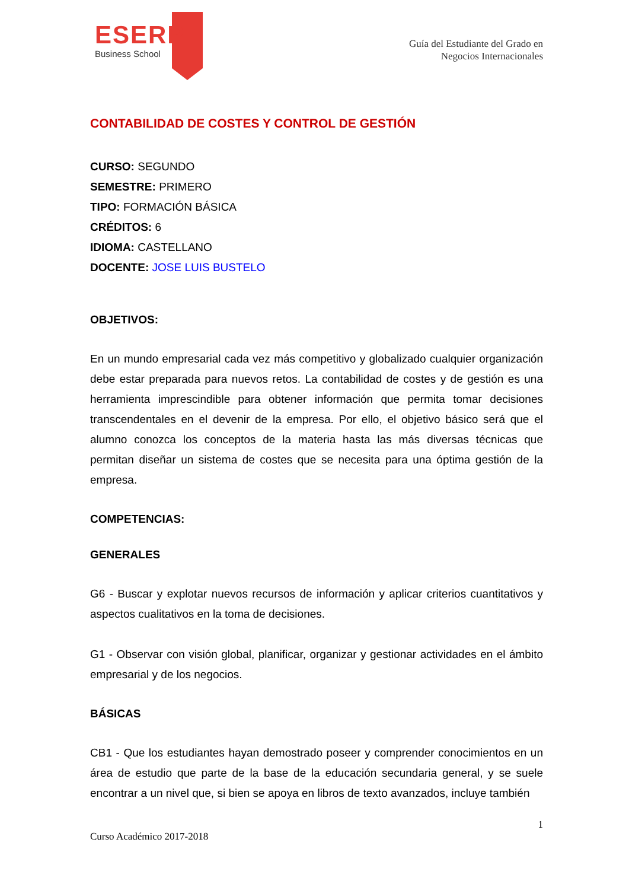ESERP
Business School
Guía del Estudiante del Grado en
Negocios Internacionales
CONTABILIDAD DE COSTES Y CONTROL DE GESTIÓN
CURSO: SEGUNDO
SEMESTRE: PRIMERO
TIPO: FORMACIÓN BÁSICA
CRÉDITOS: 6
IDIOMA: CASTELLANO
DOCENTE: JOSE LUIS BUSTELO
OBJETIVOS:
En un mundo empresarial cada vez más competitivo y globalizado cualquier organización debe estar preparada para nuevos retos. La contabilidad de costes y de gestión es una herramienta imprescindible para obtener información que permita tomar decisiones transcendentales en el devenir de la empresa. Por ello, el objetivo básico será que el alumno conozca los conceptos de la materia hasta las más diversas técnicas que permitan diseñar un sistema de costes que se necesita para una óptima gestión de la empresa.
COMPETENCIAS:
GENERALES
G6 - Buscar y explotar nuevos recursos de información y aplicar criterios cuantitativos y aspectos cualitativos en la toma de decisiones.
G1 - Observar con visión global, planificar, organizar y gestionar actividades en el ámbito empresarial y de los negocios.
BÁSICAS
CB1 - Que los estudiantes hayan demostrado poseer y comprender conocimientos en un área de estudio que parte de la base de la educación secundaria general, y se suele encontrar a un nivel que, si bien se apoya en libros de texto avanzados, incluye también
1
Curso Académico 2017-2018